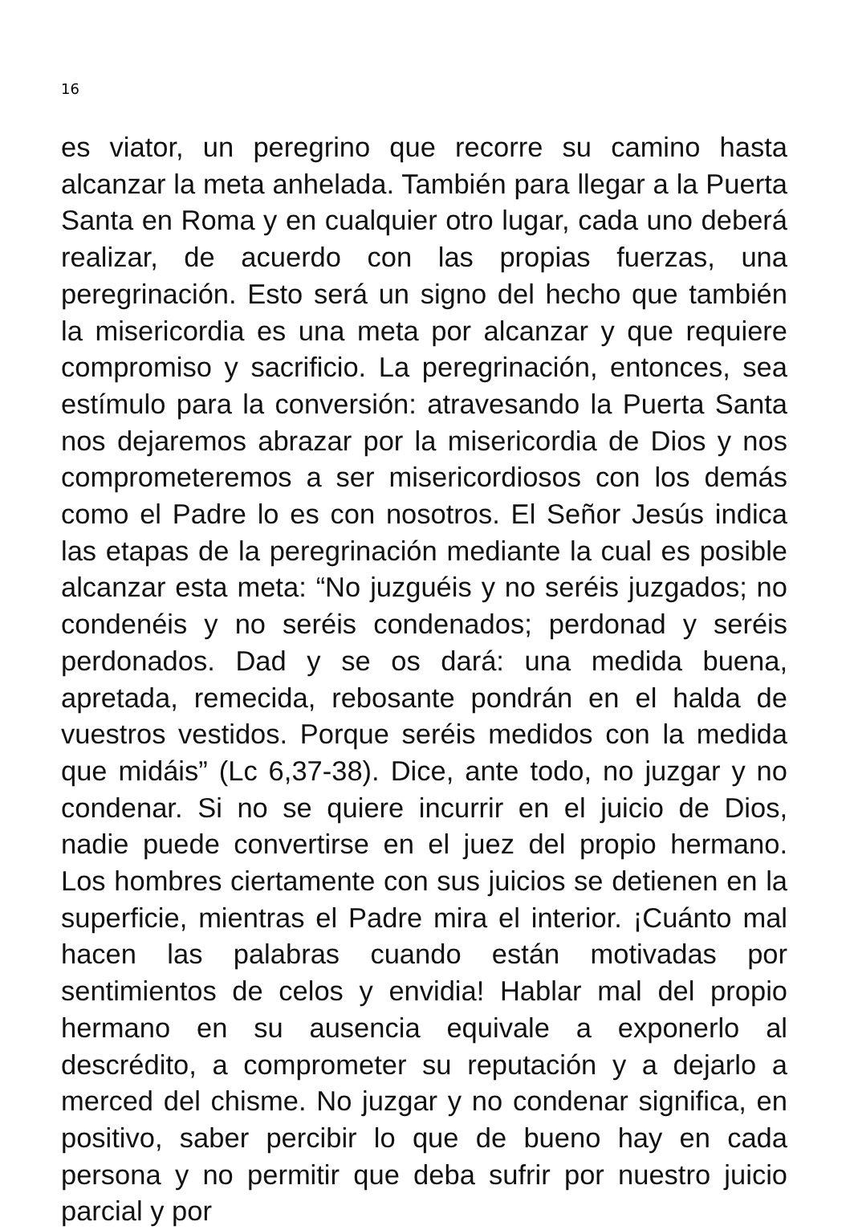16
es viator, un peregrino que recorre su camino hasta alcanzar la meta anhelada. También para llegar a la Puerta Santa en Roma y en cualquier otro lugar, cada uno deberá realizar, de acuerdo con las propias fuerzas, una peregrinación. Esto será un signo del hecho que también la misericordia es una meta por alcanzar y que requiere compromiso y sacrificio. La peregrinación, entonces, sea estímulo para la conversión: atravesando la Puerta Santa nos dejaremos abrazar por la misericordia de Dios y nos comprometeremos a ser misericordiosos con los demás como el Padre lo es con nosotros. El Señor Jesús indica las etapas de la peregrinación mediante la cual es posible alcanzar esta meta: “No juzguéis y no seréis juzgados; no condenéis y no seréis condenados; perdonad y seréis perdonados. Dad y se os dará: una medida buena, apretada, remecida, rebosante pondrán en el halda de vuestros vestidos. Porque seréis medidos con la medida que midáis” (Lc 6,37-38). Dice, ante todo, no juzgar y no condenar. Si no se quiere incurrir en el juicio de Dios, nadie puede convertirse en el juez del propio hermano. Los hombres ciertamente con sus juicios se detienen en la superficie, mientras el Padre mira el interior. ¡Cuánto mal hacen las palabras cuando están motivadas por sentimientos de celos y envidia! Hablar mal del propio hermano en su ausencia equivale a exponerlo al descrédito, a comprometer su reputación y a dejarlo a merced del chisme. No juzgar y no condenar significa, en positivo, saber percibir lo que de bueno hay en cada persona y no permitir que deba sufrir por nuestro juicio parcial y por